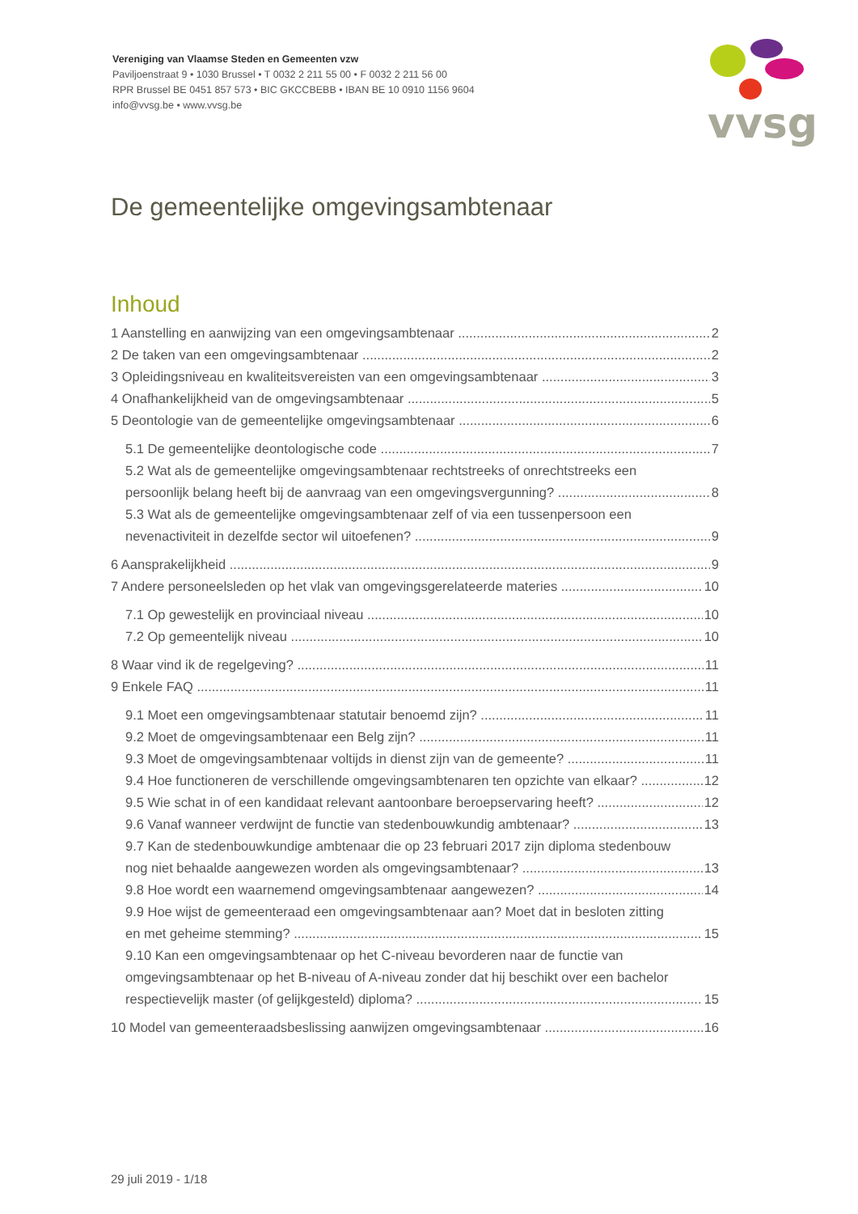Vereniging van Vlaamse Steden en Gemeenten vzw
Paviljoenstraat 9 • 1030 Brussel • T 0032 2 211 55 00 • F 0032 2 211 56 00
RPR Brussel BE 0451 857 573 • BIC GKCCBEBB • IBAN BE 10 0910 1156 9604
info@vvsg.be • www.vvsg.be
vvsg
De gemeentelijke omgevingsambtenaar
Inhoud
1 Aanstelling en aanwijzing van een omgevingsambtenaar 2
2 De taken van een omgevingsambtenaar 2
3 Opleidingsniveau en kwaliteitsvereisten van een omgevingsambtenaar 3
4 Onafhankelijkheid van de omgevingsambtenaar 5
5 Deontologie van de gemeentelijke omgevingsambtenaar 6
5.1 De gemeentelijke deontologische code 7
5.2 Wat als de gemeentelijke omgevingsambtenaar rechtstreeks of onrechtstreeks een
persoonlijk belang heeft bij de aanvraag van een omgevingsvergunning? 8
5.3 Wat als de gemeentelijke omgevingsambtenaar zelf of via een tussenpersoon een
nevenactiviteit in dezelfde sector wil uitoefenen? 9
6 Aansprakelijkheid 9
7 Andere personeelsleden op het vlak van omgevingsgerelateerde materies 10
7.1 Op gewestelijk en provinciaal niveau 10
7.2 Op gemeentelijk niveau 10
8 Waar vind ik de regelgeving? 11
9 Enkele FAQ 11
9.1 Moet een omgevingsambtenaar statutair benoemd zijn? 11
9.2 Moet de omgevingsambtenaar een Belg zijn? 11
9.3 Moet de omgevingsambtenaar voltijds in dienst zijn van de gemeente? 11
9.4 Hoe functioneren de verschillende omgevingsambtenaren ten opzichte van elkaar? 12
9.5 Wie schat in of een kandidaat relevant aantoonbare beroepservaring heeft? 12
9.6 Vanaf wanneer verdwijnt de functie van stedenbouwkundig ambtenaar? 13
9.7 Kan de stedenbouwkundige ambtenaar die op 23 februari 2017 zijn diploma stedenbouw
nog niet behaalde aangewezen worden als omgevingsambtenaar? 13
9.8 Hoe wordt een waarnemend omgevingsambtenaar aangewezen? 14
9.9 Hoe wijst de gemeenteraad een omgevingsambtenaar aan? Moet dat in besloten zitting
en met geheime stemming? 15
9.10 Kan een omgevingsambtenaar op het C-niveau bevorderen naar de functie van
omgevingsambtenaar op het B-niveau of A-niveau zonder dat hij beschikt over een bachelor
respectievelijk master (of gelijkgesteld) diploma? 15
10 Model van gemeenteraadsbeslissing aanwijzen omgevingsambtenaar 16
29 juli 2019 - 1/18